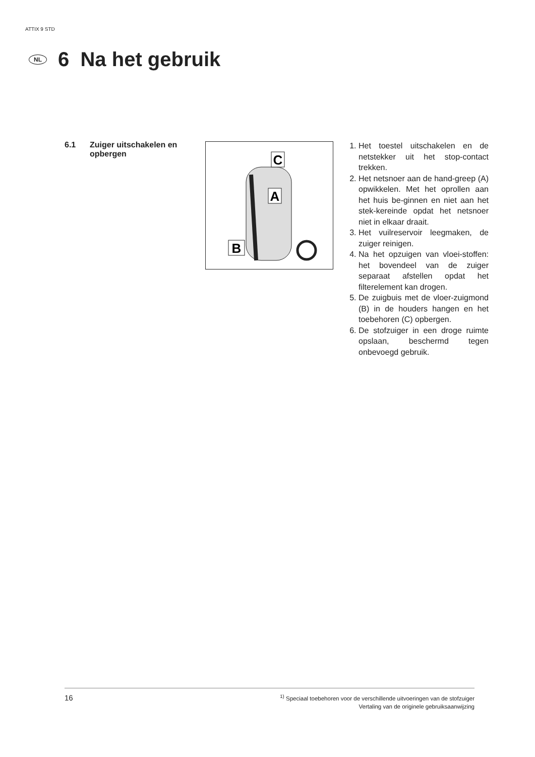ATTIX 9 STD
NL
6 Na het gebruik
6.1 Zuiger uitschakelen en
opbergen
C
A
B
1. Het toestel uitschakelen en de netstekker uit het stop-contact trekken.
2. Het netsnoer aan de hand-greep (A) opwikkelen. Met het oprollen aan het huis be-ginnen en niet aan het stek-kereinde opdat het netsnoer niet in elkaar draait.
3. Het vuilreservoir leegmaken, de zuiger reinigen.
4. Na het opzuigen van vloei-stoffen: het bovendeel van de zuiger separaat afstellen opdat het filterelement kan drogen.
5. De zuigbuis met de vloer-zuigmond (B) in de houders hangen en het toebehoren (C) opbergen.
6. De stofzuiger in een droge ruimte opslaan, beschermd tegen onbevoegd gebruik.
16
<sup>1)</sup> Speciaal toebehoren voor de verschillende uitvoeringen van de stofzuiger
Vertaling van de originele gebruiksaanwijzing